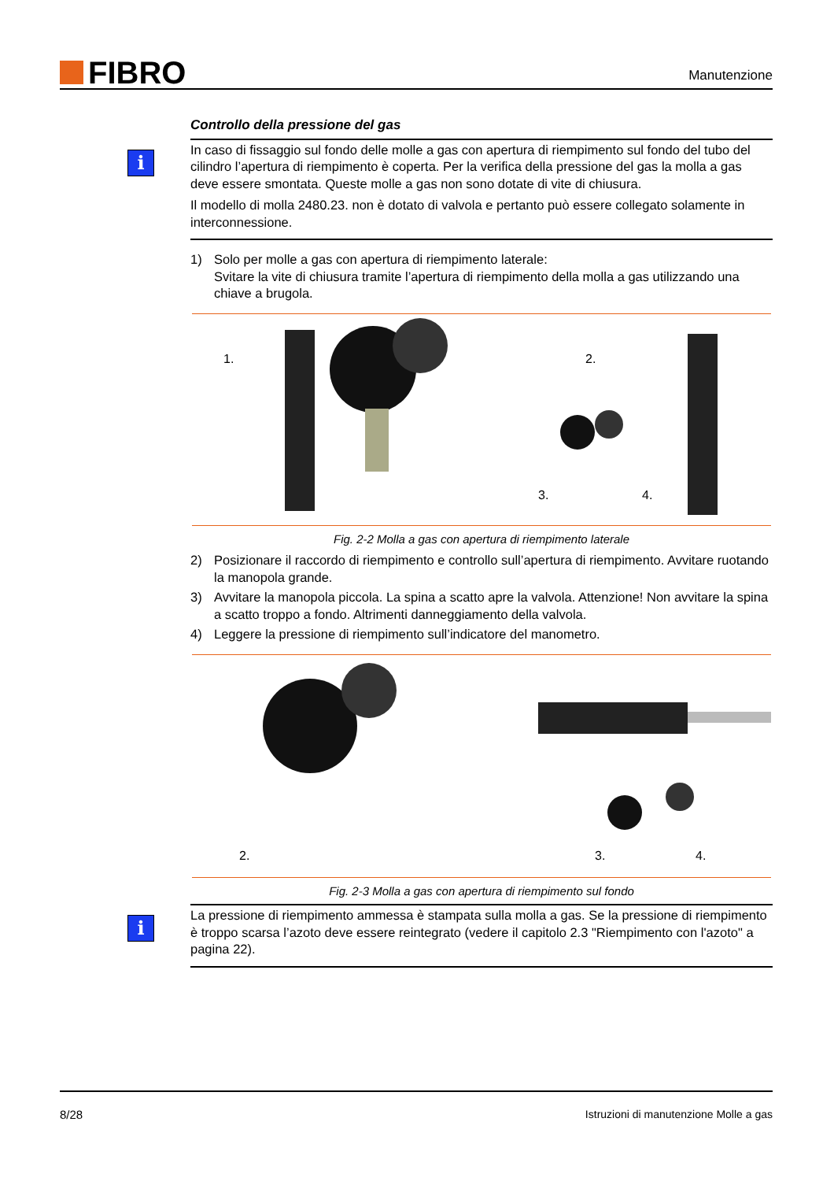FIBRO
Manutenzione
Controllo della pressione del gas
i
In caso di fissaggio sul fondo delle molle a gas con apertura di riempimento sul fondo del tubo del cilindro l’apertura di riempimento è coperta. Per la verifica della pressione del gas la molla a gas deve essere smontata. Queste molle a gas non sono dotate di vite di chiusura.
Il modello di molla 2480.23. non è dotato di valvola e pertanto può essere collegato solamente in interconnessione.
1) Solo per molle a gas con apertura di riempimento laterale:
Svitare la vite di chiusura tramite l’apertura di riempimento della molla a gas utilizzando una chiave a brugola.
1.
2.
3.
4.
Fig. 2-2 Molla a gas con apertura di riempimento laterale
2) Posizionare il raccordo di riempimento e controllo sull’apertura di riempimento. Avvitare ruotando la manopola grande.
3) Avvitare la manopola piccola. La spina a scatto apre la valvola. Attenzione! Non avvitare la spina a scatto troppo a fondo. Altrimenti danneggiamento della valvola.
4) Leggere la pressione di riempimento sull’indicatore del manometro.
2.
3.
4.
Fig. 2-3 Molla a gas con apertura di riempimento sul fondo
i
La pressione di riempimento ammessa è stampata sulla molla a gas. Se la pressione di riempimento è troppo scarsa l’azoto deve essere reintegrato (vedere il capitolo 2.3 "Riempimento con l'azoto" a pagina 22).
8/28 Istruzioni di manutenzione Molle a gas